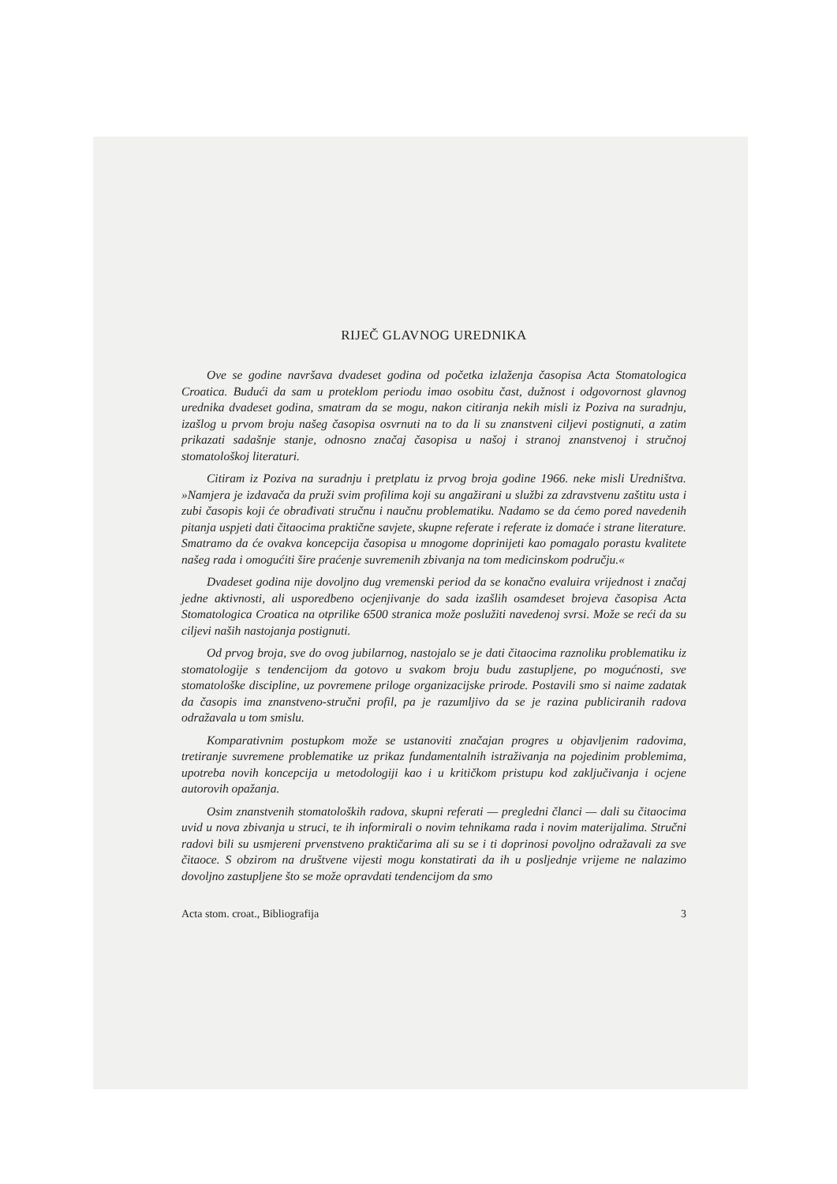RIJEČ GLAVNOG UREDNIKA
Ove se godine navršava dvadeset godina od početka izlaženja časopisa Acta Stomatologica Croatica. Budući da sam u proteklom periodu imao osobitu čast, dužnost i odgovornost glavnog urednika dvadeset godina, smatram da se mogu, nakon citiranja nekih misli iz Poziva na suradnju, izašlog u prvom broju našeg časopisa osvrnuti na to da li su znanstveni ciljevi postignuti, a zatim prikazati sadašnje stanje, odnosno značaj časopisa u našoj i stranoj znanstvenoj i stručnoj stomatološkoj literaturi.
Citiram iz Poziva na suradnju i pretplatu iz prvog broja godine 1966. neke misli Uredništva. »Namjera je izdavača da pruži svim profilima koji su angažirani u službi za zdravstvenu zaštitu usta i zubi časopis koji će obrađivati stručnu i naučnu problematiku. Nadamo se da ćemo pored navedenih pitanja uspjeti dati čitaocima praktične savjete, skupne referate i referate iz domaće i strane literature. Smatramo da će ovakva koncepcija časopisa u mnogome doprinijeti kao pomagalo porastu kvalitete našeg rada i omogućiti šire praćenje suvremenih zbivanja na tom medicinskom području.«
Dvadeset godina nije dovoljno dug vremenski period da se konačno evaluira vrijednost i značaj jedne aktivnosti, ali usporedbeno ocjenjivanje do sada izašlih osamdeset brojeva časopisa Acta Stomatologica Croatica na otprilike 6500 stranica može poslužiti navedenoj svrsi. Može se reći da su ciljevi naših nastojanja postignuti.
Od prvog broja, sve do ovog jubilarnog, nastojalo se je dati čitaocima raznoliku problematiku iz stomatologije s tendencijom da gotovo u svakom broju budu zastupljene, po mogućnosti, sve stomatološke discipline, uz povremene priloge organizacijske prirode. Postavili smo si naime zadatak da časopis ima znanstveno-stručni profil, pa je razumljivo da se je razina publiciranih radova odražavala u tom smislu.
Komparativnim postupkom može se ustanoviti značajan progres u objavljenim radovima, tretiranje suvremene problematike uz prikaz fundamentalnih istraživanja na pojedinim problemima, upotreba novih koncepcija u metodologiji kao i u kritičkom pristupu kod zaključivanja i ocjene autorovih opažanja.
Osim znanstvenih stomatoloških radova, skupni referati — pregledni članci — dali su čitaocima uvid u nova zbivanja u struci, te ih informirali o novim tehnikama rada i novim materijalima. Stručni radovi bili su usmjereni prvenstveno praktičarima ali su se i ti doprinosi povoljno odražavali za sve čitaoce. S obzirom na društvene vijesti mogu konstatirati da ih u posljednje vrijeme ne nalazimo dovoljno zastupljene što se može opravdati tendencijom da smo
Acta stom. croat., Bibliografija 3